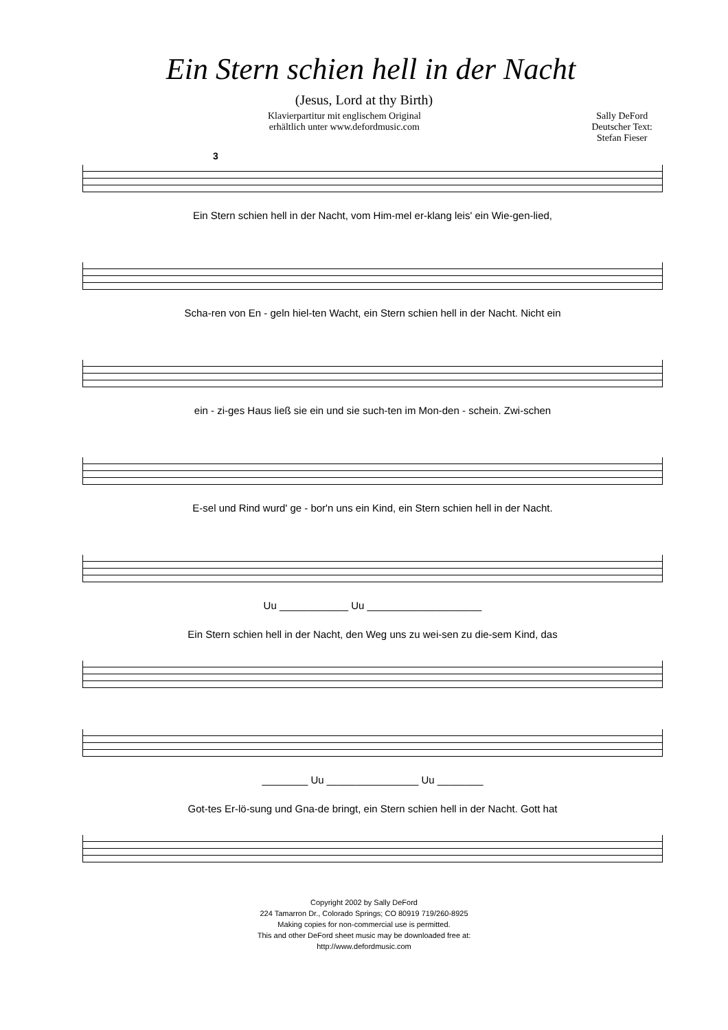Ein Stern schien hell in der Nacht
(Jesus, Lord at thy Birth)
Klavierpartitur mit englischem Original
erhältlich unter www.defordmusic.com
Sally DeFord
Deutscher Text:
Stefan Fieser
3
Ein Stern schien hell in der Nacht, vom Him-mel er-klang leis' ein Wie-gen-lied,
Scha-ren von En - geln hiel-ten Wacht, ein Stern schien hell in der Nacht. Nicht ein
ein - zi-ges Haus ließ sie ein und sie such-ten im Mon-den - schein. Zwi-schen
E-sel und Rind wurd' ge - bor'n uns ein Kind, ein Stern schien hell in der Nacht.
Uu ____________ Uu ____________________
Ein Stern schien hell in der Nacht, den Weg uns zu wei-sen zu die-sem Kind, das
________ Uu ________________ Uu ________
Got-tes Er-lö-sung und Gna-de bringt, ein Stern schien hell in der Nacht. Gott hat
Copyright 2002 by Sally DeFord
224 Tamarron Dr., Colorado Springs; CO 80919 719/260-8925
Making copies for non-commercial use is permitted.
This and other DeFord sheet music may be downloaded free at:
http://www.defordmusic.com